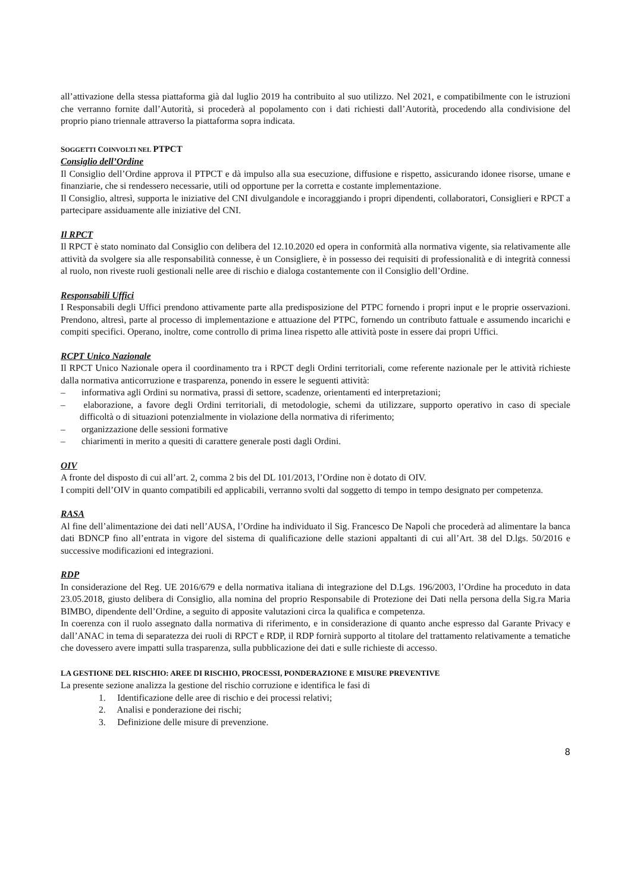all’attivazione della stessa piattaforma già dal luglio 2019 ha contribuito al suo utilizzo. Nel 2021, e compatibilmente con le istruzioni che verranno fornite dall’Autorità, si procederà al popolamento con i dati richiesti dall’Autorità, procedendo alla condivisione del proprio piano triennale attraverso la piattaforma sopra indicata.
SOGGETTI COINVOLTI NEL PTPCT
Consiglio dell’Ordine
Il Consiglio dell’Ordine approva il PTPCT e dà impulso alla sua esecuzione, diffusione e rispetto, assicurando idonee risorse, umane e finanziarie, che si rendessero necessarie, utili od opportune per la corretta e costante implementazione.
Il Consiglio, altresì, supporta le iniziative del CNI divulgandole e incoraggiando i propri dipendenti, collaboratori, Consiglieri e RPCT a partecipare assiduamente alle iniziative del CNI.
Il RPCT
Il RPCT è stato nominato dal Consiglio con delibera del 12.10.2020 ed opera in conformità alla normativa vigente, sia relativamente alle attività da svolgere sia alle responsabilità connesse, è un Consigliere, è in possesso dei requisiti di professionalità e di integrità connessi al ruolo, non riveste ruoli gestionali nelle aree di rischio e dialoga costantemente con il Consiglio dell’Ordine.
Responsabili Uffici
I Responsabili degli Uffici prendono attivamente parte alla predisposizione del PTPC fornendo i propri input e le proprie osservazioni. Prendono, altresì, parte al processo di implementazione e attuazione del PTPC, fornendo un contributo fattuale e assumendo incarichi e compiti specifici. Operano, inoltre, come controllo di prima linea rispetto alle attività poste in essere dai propri Uffici.
RCPT Unico Nazionale
Il RPCT Unico Nazionale opera il coordinamento tra i RPCT degli Ordini territoriali, come referente nazionale per le attività richieste dalla normativa anticorruzione e trasparenza, ponendo in essere le seguenti attività:
–   informativa agli Ordini su normativa, prassi di settore, scadenze, orientamenti ed interpretazioni;
–   elaborazione, a favore degli Ordini territoriali, di metodologie, schemi da utilizzare, supporto operativo in caso di speciale difficoltà o di situazioni potenzialmente in violazione della normativa di riferimento;
–   organizzazione delle sessioni formative
–   chiarimenti in merito a quesiti di carattere generale posti dagli Ordini.
OIV
A fronte del disposto di cui all’art. 2, comma 2 bis del DL 101/2013, l’Ordine non è dotato di OIV.
I compiti dell’OIV in quanto compatibili ed applicabili, verranno svolti dal soggetto di tempo in tempo designato per competenza.
RASA
Al fine dell’alimentazione dei dati nell’AUSA, l’Ordine ha individuato il Sig. Francesco De Napoli che procederà ad alimentare la banca dati BDNCP fino all’entrata in vigore del sistema di qualificazione delle stazioni appaltanti di cui all’Art. 38 del D.lgs. 50/2016 e successive modificazioni ed integrazioni.
RDP
In considerazione del Reg. UE 2016/679 e della normativa italiana di integrazione del D.Lgs. 196/2003, l’Ordine ha proceduto in data 23.05.2018, giusto delibera di Consiglio, alla nomina del proprio Responsabile di Protezione dei Dati nella persona della Sig.ra Maria BIMBO, dipendente dell’Ordine, a seguito di apposite valutazioni circa la qualifica e competenza.
In coerenza con il ruolo assegnato dalla normativa di riferimento, e in considerazione di quanto anche espresso dal Garante Privacy e dall’ANAC in tema di separatezza dei ruoli di RPCT e RDP, il RDP fornirà supporto al titolare del trattamento relativamente a tematiche che dovessero avere impatti sulla trasparenza, sulla pubblicazione dei dati e sulle richieste di accesso.
LA GESTIONE DEL RISCHIO: AREE DI RISCHIO, PROCESSI, PONDERAZIONE E MISURE PREVENTIVE
La presente sezione analizza la gestione del rischio corruzione e identifica le fasi di
1.  Identificazione delle aree di rischio e dei processi relativi;
2.  Analisi e ponderazione dei rischi;
3.  Definizione delle misure di prevenzione.
8